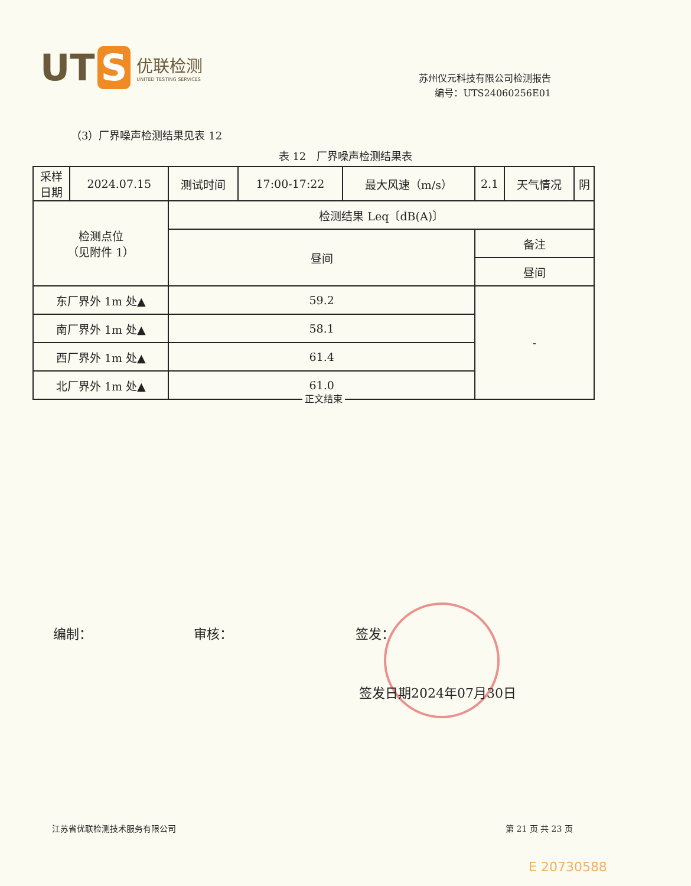UT S
优联检测
UNITED TESTING SERVICES
苏州仪元科技有限公司检测报告
编号：UTS24060256E01
（3）厂界噪声检测结果见表 12
表 12　厂界噪声检测结果表
| 采样 日期 | 2024.07.15 | 测试时间 | 17:00-17:22 | 最大风速（m/s） | 2.1 | 天气情况 | 阴 |
| 检测点位 （见附件 1） | | 检测结果 Leq〔dB(A)〕 | | | | | |
| | | 昼间 | | | 备注 | | |
| | | | | | 昼间 | | |
| 东厂界外 1m 处▲ | | 59.2 | | | - | | |
| 南厂界外 1m 处▲ | | 58.1 | | | | | |
| 西厂界外 1m 处▲ | | 61.4 | | | | | |
| 北厂界外 1m 处▲ | | 61.0 | | | | | |
正文结束
编制： 审核： 签发：
签发日期2024年07月30日
江苏省优联检测技术服务有限公司 第 21 页 共 23 页
E 20730588